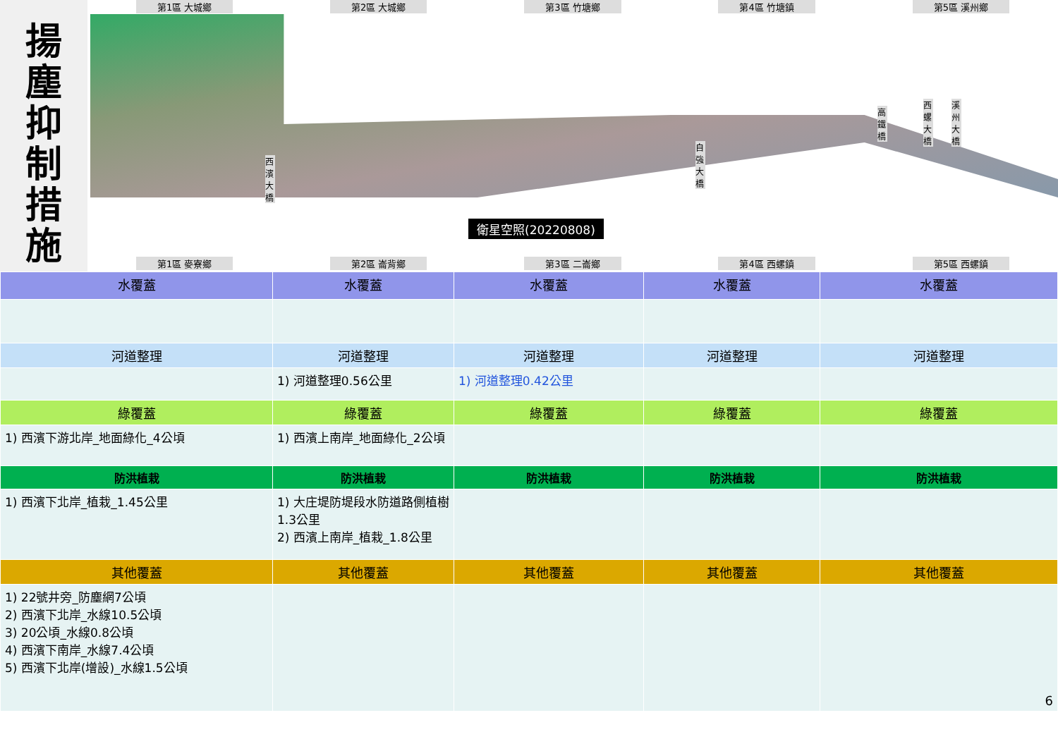揚
塵
抑
制
措
施
第1區 大城鄉 第2區 大城鄉 第3區 竹塘鄉 第4區 竹塘鎮 第5區 溪州鄉
衛星空照(20220808)
西濱大橋
自強大橋
高鐵橋
西螺大橋
溪州大橋
第1區 麥寮鄉 第2區 崙背鄉 第3區 二崙鄉 第4區 西螺鎮 第5區 西螺鎮
| 水覆蓋 | 水覆蓋 | 水覆蓋 | 水覆蓋 | 水覆蓋 |
| --- | --- | --- | --- | --- |
| 河道整理 | 河道整理 | 河道整理 | 河道整理 | 河道整理 |
| | 1) 河道整理0.56公里 | 1) 河道整理0.42公里 | | |
| 綠覆蓋 | 綠覆蓋 | 綠覆蓋 | 綠覆蓋 | 綠覆蓋 |
| 1) 西濱下游北岸_地面綠化_4公頃 | 1) 西濱上南岸_地面綠化_2公頃 | | | |
| 防洪植栽 | 防洪植栽 | 防洪植栽 | 防洪植栽 | 防洪植栽 |
| 1) 西濱下北岸_植栽_1.45公里 | 1) 大庄堤防堤段水防道路側植樹1.3公里 2) 西濱上南岸_植栽_1.8公里 | | | |
| 其他覆蓋 | 其他覆蓋 | 其他覆蓋 | 其他覆蓋 | 其他覆蓋 |
| 1) 22號井旁_防塵網7公頃 2) 西濱下北岸_水線10.5公頃 3) 20公頃_水線0.8公頃 4) 西濱下南岸_水線7.4公頃 5) 西濱下北岸(增設)_水線1.5公頃 | | | | 6 |